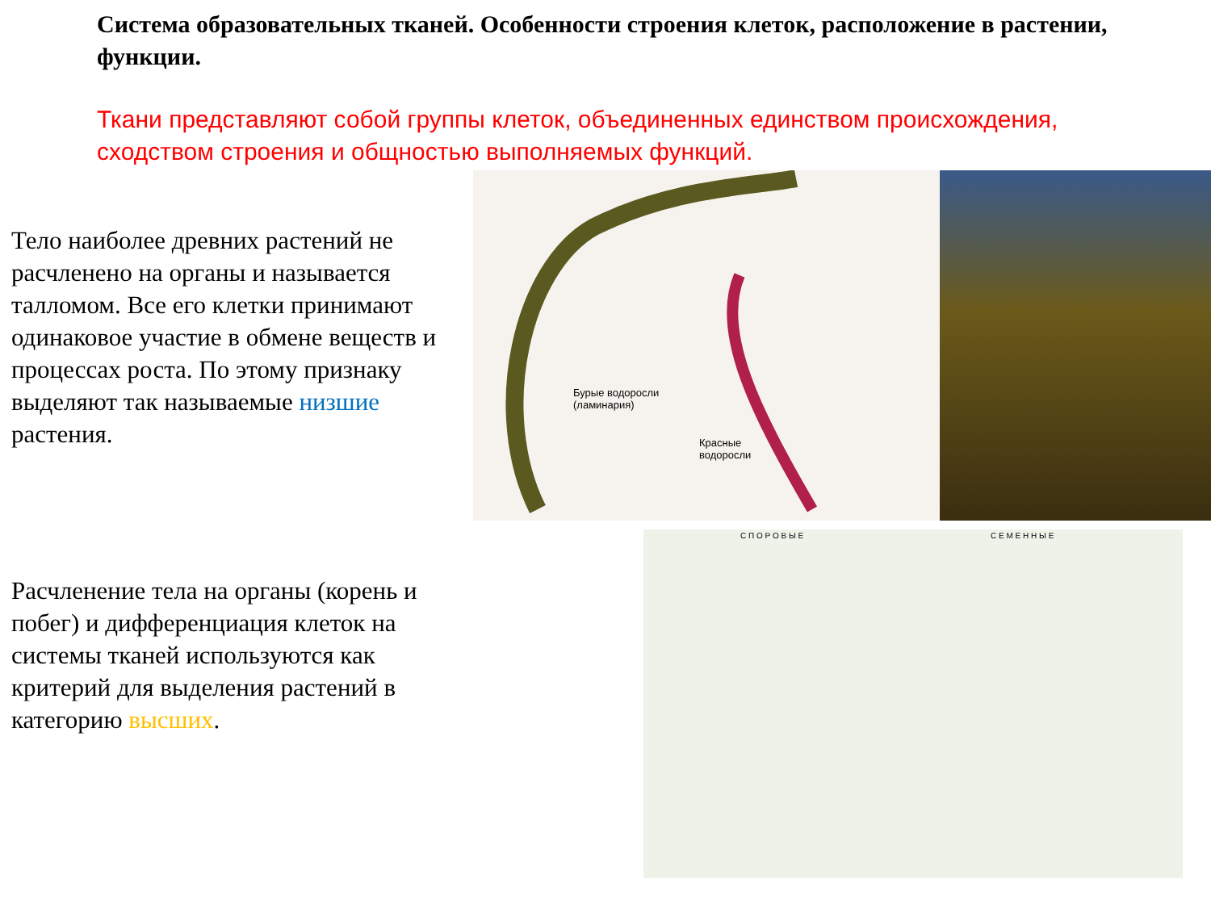Система образовательных тканей. Особенности строения клеток, расположение в растении, функции.
Ткани представляют собой группы клеток, объединенных единством происхождения, сходством строения и общностью выполняемых функций.
Тело наиболее древних растений не расчленено на органы и называется талломом. Все его клетки принимают одинаковое участие в обмене веществ и процессах роста. По этому признаку выделяют так называемые низшие растения.
Расчленение тела на органы (корень и побег) и дифференциация клеток на системы тканей используются как критерий для выделения растений в категорию высших.
Бурые водоросли
(ламинария)
Красные
водоросли
С П О Р О В Ы Е С Е М Е Н Н Ы Е